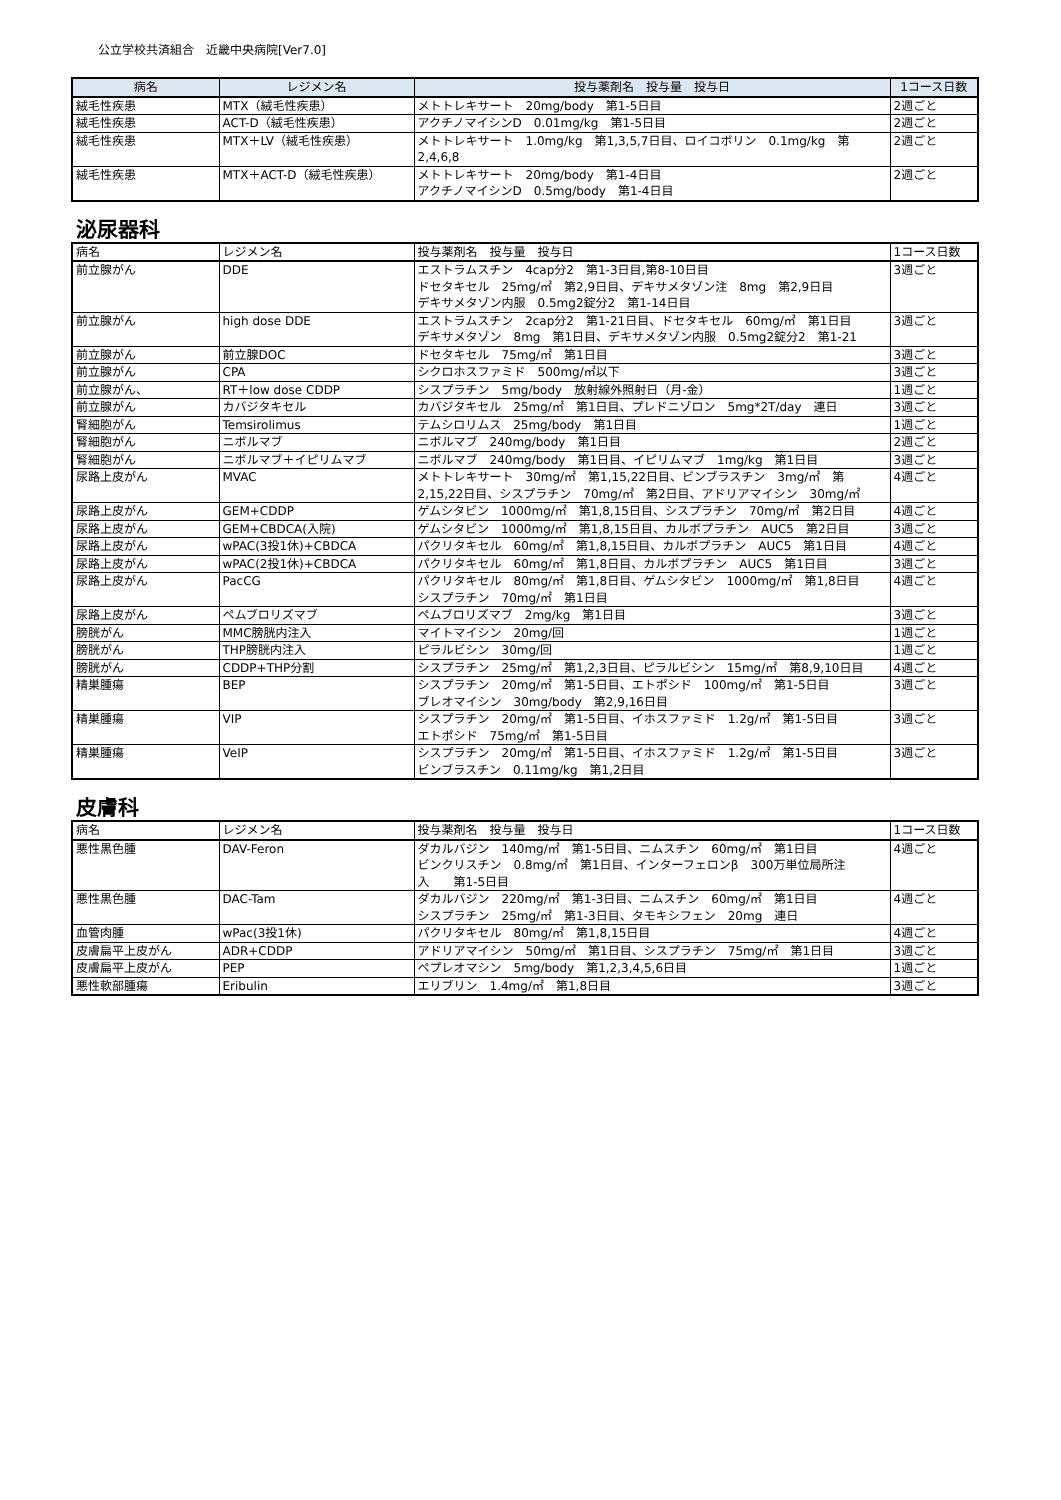公立学校共済組合　近畿中央病院[Ver7.0]
| 病名 | レジメン名 | 投与薬剤名 投与量 投与日 | 1コース日数 |
| --- | --- | --- | --- |
| 絨毛性疾患 | MTX（絨毛性疾患） | メトトレキサート 20mg/body 第1-5日目 | 2週ごと |
| 絨毛性疾患 | ACT-D（絨毛性疾患） | アクチノマイシンD 0.01mg/kg 第1-5日目 | 2週ごと |
| 絨毛性疾患 | MTX＋LV（絨毛性疾患） | メトトレキサート 1.0mg/kg 第1,3,5,7日目、ロイコボリン 0.1mg/kg 第2,4,6,8 | 2週ごと |
| 絨毛性疾患 | MTX＋ACT-D（絨毛性疾患） | メトトレキサート 20mg/body 第1-4日目 アクチノマイシンD 0.5mg/body 第1-4日目 | 2週ごと |
泌尿器科
| 病名 | レジメン名 | 投与薬剤名 投与量 投与日 | 1コース日数 |
| --- | --- | --- | --- |
| 前立腺がん | DDE | エストラムスチン 4cap分2 第1-3日目,第8-10日目 ドセタキセル 25mg/㎡ 第2,9日目、デキサメタゾン注 8mg 第2,9日目 デキサメタゾン内服 0.5mg2錠分2 第1-14日目 | 3週ごと |
| 前立腺がん | high dose DDE | エストラムスチン 2cap分2 第1-21日目、ドセタキセル 60mg/㎡ 第1日目 デキサメタゾン 8mg 第1日目、デキサメタゾン内服 0.5mg2錠分2 第1-21 | 3週ごと |
| 前立腺がん | 前立腺DOC | ドセタキセル 75mg/㎡ 第1日目 | 3週ごと |
| 前立腺がん | CPA | シクロホスファミド 500mg/㎡以下 | 3週ごと |
| 前立腺がん、 | RT＋low dose CDDP | シスプラチン 5mg/body 放射線外照射日（月-金） | 1週ごと |
| 前立腺がん | カバジタキセル | カバジタキセル 25mg/㎡ 第1日目、プレドニゾロン 5mg*2T/day 連日 | 3週ごと |
| 腎細胞がん | Temsirolimus | テムシロリムス 25mg/body 第1日目 | 1週ごと |
| 腎細胞がん | ニボルマブ | ニボルマブ 240mg/body 第1日目 | 2週ごと |
| 腎細胞がん | ニボルマブ＋イピリムマブ | ニボルマブ 240mg/body 第1日目、イピリムマブ 1mg/kg 第1日目 | 3週ごと |
| 尿路上皮がん | MVAC | メトトレキサート 30mg/㎡ 第1,15,22日目、ビンブラスチン 3mg/㎡ 第 2,15,22日目、シスプラチン 70mg/㎡ 第2日目、アドリアマイシン 30mg/㎡ | 4週ごと |
| 尿路上皮がん | GEM+CDDP | ゲムシタビン 1000mg/㎡ 第1,8,15日目、シスプラチン 70mg/㎡ 第2日目 | 4週ごと |
| 尿路上皮がん | GEM+CBDCA(入院) | ゲムシタビン 1000mg/㎡ 第1,8,15日目、カルボプラチン AUC5 第2日目 | 3週ごと |
| 尿路上皮がん | wPAC(3投1休)+CBDCA | パクリタキセル 60mg/㎡ 第1,8,15日目、カルボプラチン AUC5 第1日目 | 4週ごと |
| 尿路上皮がん | wPAC(2投1休)+CBDCA | パクリタキセル 60mg/㎡ 第1,8日目、カルボプラチン AUC5 第1日目 | 3週ごと |
| 尿路上皮がん | PacCG | パクリタキセル 80mg/㎡ 第1,8日目、ゲムシタビン 1000mg/㎡ 第1,8日目 シスプラチン 70mg/㎡ 第1日目 | 4週ごと |
| 尿路上皮がん | ペムブロリズマブ | ペムブロリズマブ 2mg/kg 第1日目 | 3週ごと |
| 膀胱がん | MMC膀胱内注入 | マイトマイシン 20mg/回 | 1週ごと |
| 膀胱がん | THP膀胱内注入 | ピラルビシン 30mg/回 | 1週ごと |
| 膀胱がん | CDDP+THP分割 | シスプラチン 25mg/㎡ 第1,2,3日目、ピラルビシン 15mg/㎡ 第8,9,10日目 | 4週ごと |
| 精巣腫瘍 | BEP | シスプラチン 20mg/㎡ 第1-5日目、エトポシド 100mg/㎡ 第1-5日目 ブレオマイシン 30mg/body 第2,9,16日目 | 3週ごと |
| 精巣腫瘍 | VIP | シスプラチン 20mg/㎡ 第1-5日目、イホスファミド 1.2g/㎡ 第1-5日目 エトポシド 75mg/㎡ 第1-5日目 | 3週ごと |
| 精巣腫瘍 | VeIP | シスプラチン 20mg/㎡ 第1-5日目、イホスファミド 1.2g/㎡ 第1-5日目 ビンブラスチン 0.11mg/kg 第1,2日目 | 3週ごと |
皮膚科
| 病名 | レジメン名 | 投与薬剤名 投与量 投与日 | 1コース日数 |
| --- | --- | --- | --- |
| 悪性黒色腫 | DAV-Feron | ダカルバジン 140mg/㎡ 第1-5日目、ニムスチン 60mg/㎡ 第1日目 ビンクリスチン 0.8mg/㎡ 第1日目、インターフェロンβ 300万単位局所注 入 第1-5日目 | 4週ごと |
| 悪性黒色腫 | DAC-Tam | ダカルバジン 220mg/㎡ 第1-3日目、ニムスチン 60mg/㎡ 第1日目 シスプラチン 25mg/㎡ 第1-3日目、タモキシフェン 20mg 連日 | 4週ごと |
| 血管肉腫 | wPac(3投1休) | パクリタキセル 80mg/㎡ 第1,8,15日目 | 4週ごと |
| 皮膚扁平上皮がん | ADR+CDDP | アドリアマイシン 50mg/㎡ 第1日目、シスプラチン 75mg/㎡ 第1日目 | 3週ごと |
| 皮膚扁平上皮がん | PEP | ペプレオマシン 5mg/body 第1,2,3,4,5,6日目 | 1週ごと |
| 悪性軟部腫瘍 | Eribulin | エリブリン 1.4mg/㎡ 第1,8日目 | 3週ごと |